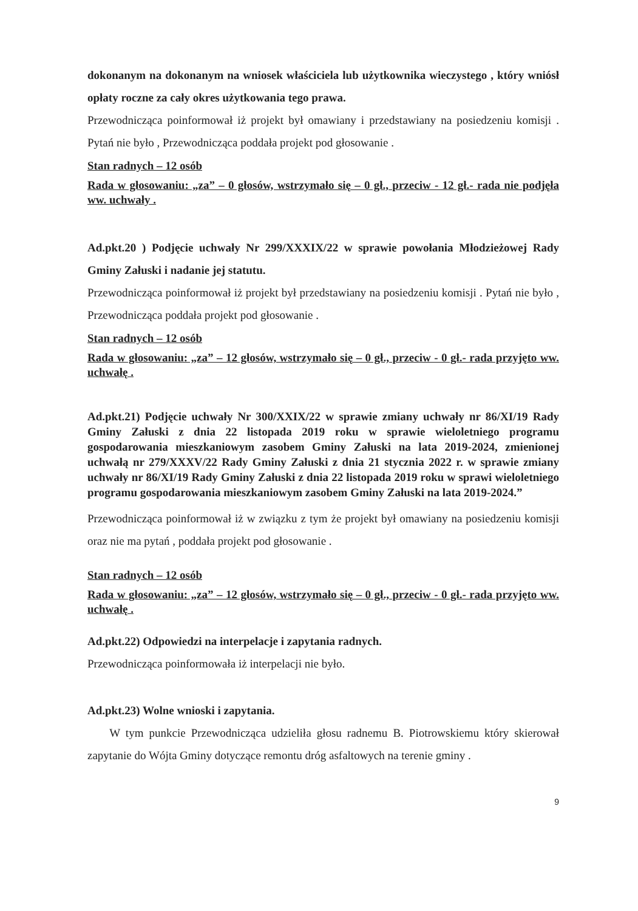dokonanym na dokonanym na wniosek właściciela lub użytkownika wieczystego , który wniósł opłaty roczne za cały okres użytkowania tego prawa.
Przewodnicząca poinformował iż projekt był omawiany i przedstawiany na posiedzeniu komisji . Pytań nie było , Przewodnicząca poddała projekt pod głosowanie .
Stan radnych – 12 osób
Rada w głosowaniu: „za” – 0 głosów, wstrzymało się – 0 gł., przeciw - 12 gł.- rada nie podjęła ww. uchwały .
Ad.pkt.20 ) Podjęcie uchwały Nr 299/XXXIX/22 w sprawie powołania Młodzieżowej Rady Gminy Załuski i nadanie jej statutu.
Przewodnicząca poinformował iż projekt był przedstawiany na posiedzeniu komisji . Pytań nie było , Przewodnicząca poddała projekt pod głosowanie .
Stan radnych – 12 osób
Rada w głosowaniu: „za” – 12 głosów, wstrzymało się – 0 gł., przeciw - 0 gł.- rada przyjęto ww. uchwałę .
Ad.pkt.21) Podjęcie uchwały Nr 300/XXIX/22 w sprawie zmiany uchwały nr 86/XI/19 Rady Gminy Załuski z dnia 22 listopada 2019 roku w sprawie wieloletniego programu gospodarowania mieszkaniowym zasobem Gminy Załuski na lata 2019-2024, zmienionej uchwałą nr 279/XXXV/22 Rady Gminy Załuski z dnia 21 stycznia 2022 r. w sprawie zmiany uchwały nr 86/XI/19 Rady Gminy Załuski z dnia 22 listopada 2019 roku w sprawi wieloletniego programu gospodarowania mieszkaniowym zasobem Gminy Załuski na lata 2019-2024.”
Przewodnicząca poinformował iż w związku z tym że projekt był omawiany na posiedzeniu komisji oraz nie ma pytań , poddała projekt pod głosowanie .
Stan radnych – 12 osób
Rada w głosowaniu: „za” – 12 głosów, wstrzymało się – 0 gł., przeciw - 0 gł.- rada przyjęto ww. uchwałę .
Ad.pkt.22) Odpowiedzi na interpelacje i zapytania radnych.
Przewodnicząca poinformowała iż interpelacji nie było.
Ad.pkt.23) Wolne wnioski i zapytania.
W tym punkcie Przewodnicząca udzieliła głosu radnemu B. Piotrowskiemu który skierował zapytanie do Wójta Gminy dotyczące remontu dróg asfaltowych na terenie gminy .
9